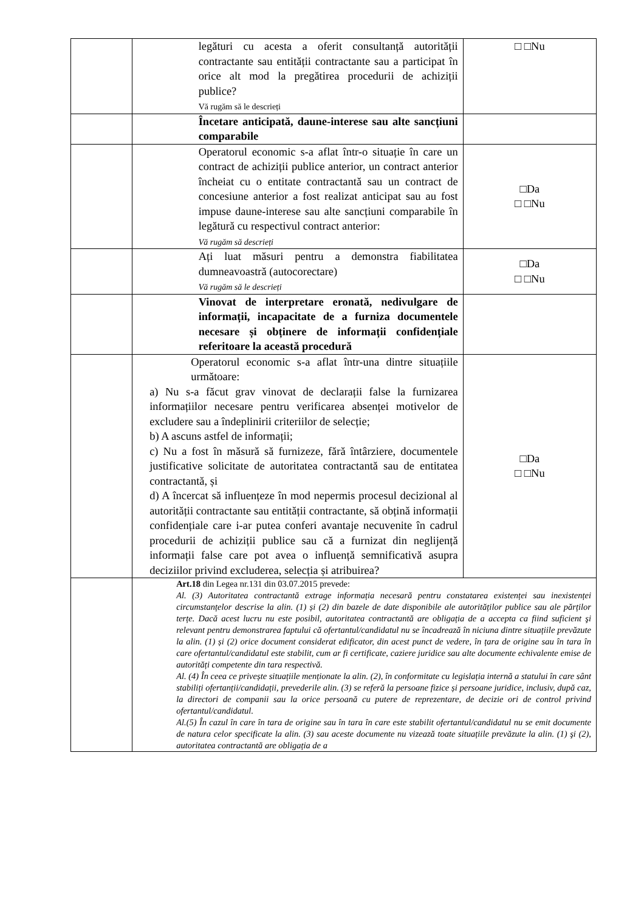| | | legături cu acesta a oferit consultanță autorității contractante sau entității contractante sau a participat în orice alt mod la pregătirea procedurii de achiziții publice? Vă rugăm să le descrieți | □ □Nu |
| | | Încetare anticipată, daune-interese sau alte sancțiuni comparabile | |
| | | Operatorul economic s-a aflat într-o situație în care un contract de achiziții publice anterior, un contract anterior încheiat cu o entitate contractantă sau un contract de concesiune anterior a fost realizat anticipat sau au fost impuse daune-interese sau alte sancțiuni comparabile în legătură cu respectivul contract anterior: Vă rugăm să descrieți | □Da □ □Nu |
| | | Ați luat măsuri pentru a demonstra fiabilitatea dumneavoastră (autocorectare) Vă rugăm să le descrieți | □Da □ □Nu |
| | | Vinovat de interpretare eronată, nedivulgare de informații, incapacitate de a furniza documentele necesare și obținere de informații confidențiale referitoare la această procedură | |
| | Operatorul economic s-a aflat într-una dintre situațiile următoare: a) Nu s-a făcut grav vinovat de declarații false la furnizarea informațiilor necesare pentru verificarea absenței motivelor de excludere sau a îndeplinirii criteriilor de selecție; b) A ascuns astfel de informații; c) Nu a fost în măsură să furnizeze, fără întârziere, documentele justificative solicitate de autoritatea contractantă sau de entitatea contractantă, și d) A încercat să influențeze în mod nepermis procesul decizional al autorității contractante sau entității contractante, să obțină informații confidențiale care i-ar putea conferi avantaje necuvenite în cadrul procedurii de achiziții publice sau că a furnizat din neglijență informații false care pot avea o influență semnificativă asupra deciziilor privind excluderea, selecția și atribuirea? | | □Da □ □Nu |
| | Art.18 din Legea nr.131 din 03.07.2015 prevede: Al. (3) Autoritatea contractantă extrage informația necesară pentru constatarea existenței sau inexistenței circumstanțelor descrise la alin. (1) și (2) din bazele de date disponibile ale autorităților publice sau ale părților terțe. Dacă acest lucru nu este posibil, autoritatea contractantă are obligația de a accepta ca fiind suficient şi relevant pentru demonstrarea faptului că ofertantul/candidatul nu se încadrează în niciuna dintre situațiile prevăzute la alin. (1) și (2) orice document considerat edificator, din acest punct de vedere, în țara de origine sau în tara în care ofertantul/candidatul este stabilit, cum ar fi certificate, caziere juridice sau alte documente echivalente emise de autorități competente din tara respectivă. Al. (4) În ceea ce privește situațiile menționate la alin. (2), în conformitate cu legislația internă a statului în care sânt stabiliți ofertanții/candidații, prevederile alin. (3) se referă la persoane fizice și persoane juridice, inclusiv, după caz, la directori de companii sau la orice persoană cu putere de reprezentare, de decizie ori de control privind ofertantul/candidatul. Al.(5) În cazul în care în tara de origine sau în tara în care este stabilit ofertantul/candidatul nu se emit documente de natura celor specificate la alin. (3) sau aceste documente nu vizează toate situațiile prevăzute la alin. (1) şi (2), autoritatea contractantă are obligația de a | | |